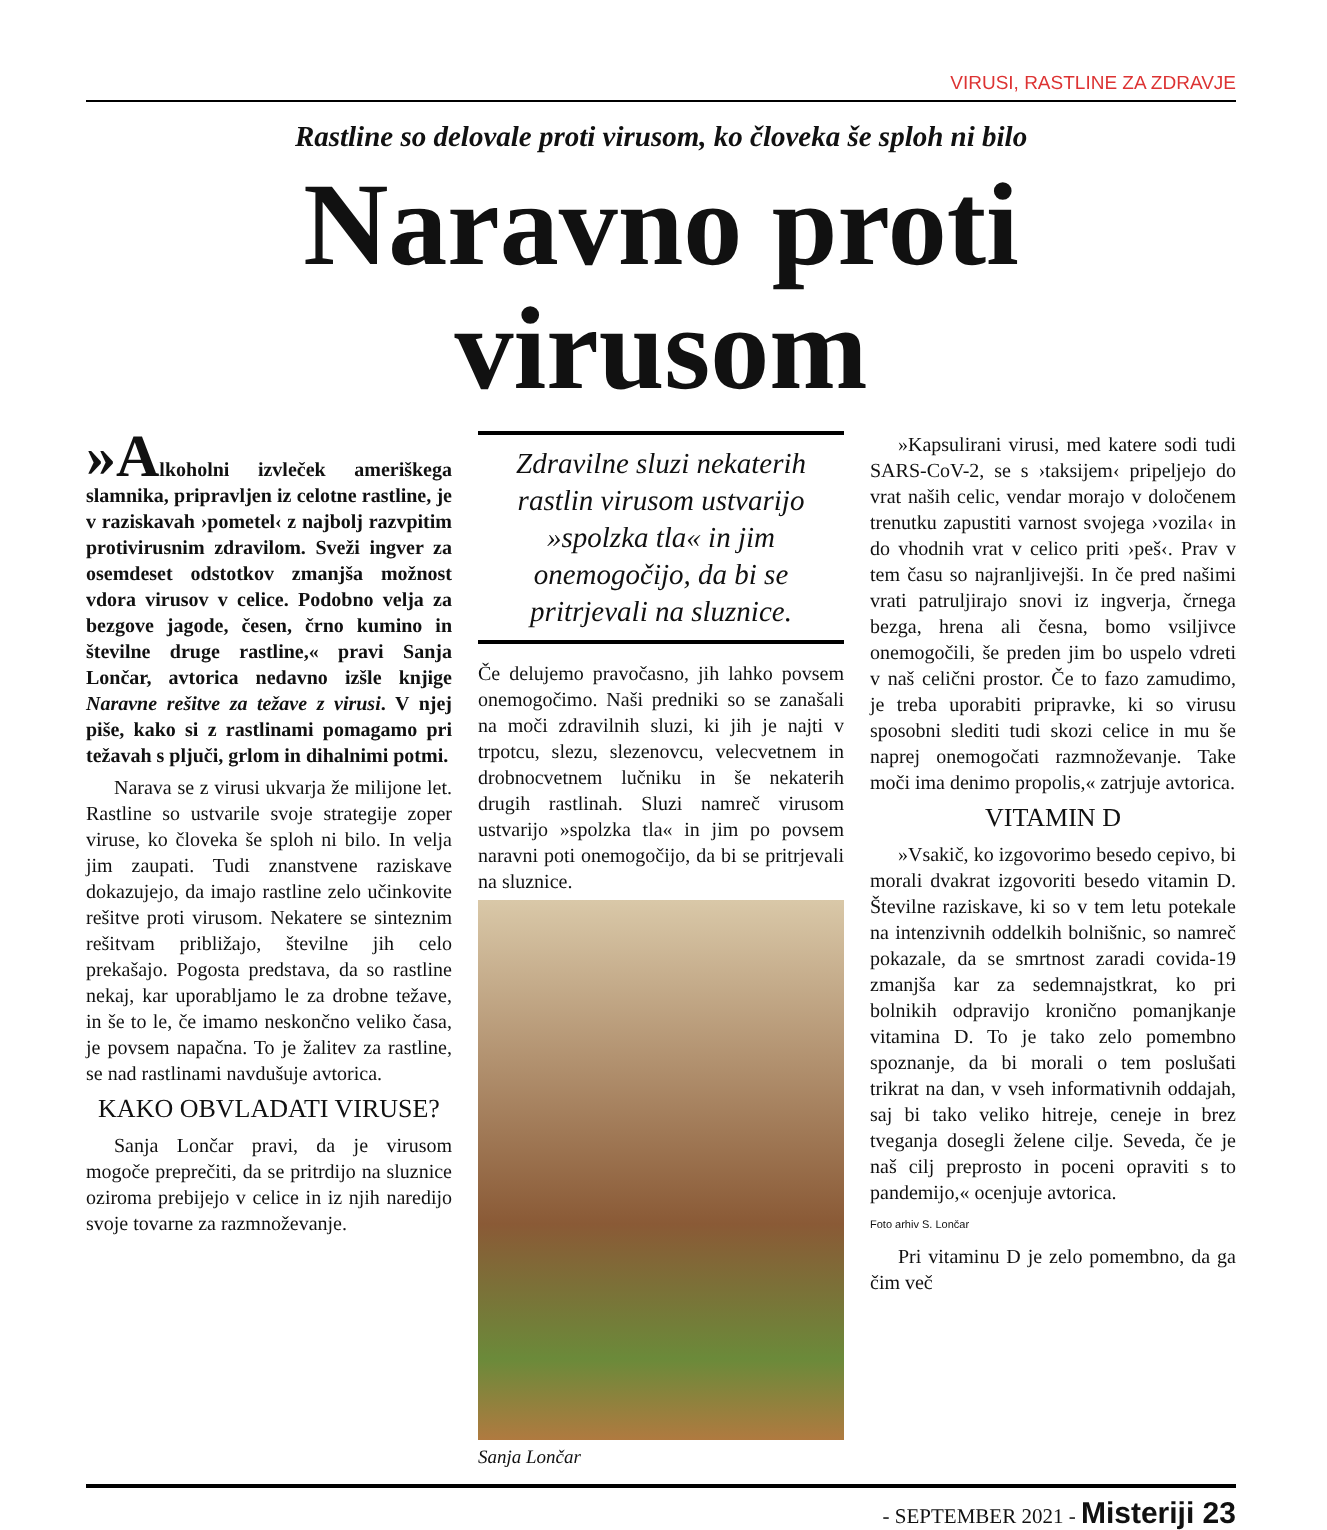VIRUSI, RASTLINE ZA ZDRAVJE
Rastline so delovale proti virusom, ko človeka še sploh ni bilo
Naravno proti virusom
»Alkoholni izvleček ameriškega slamnika, pripravljen iz celotne rastline, je v raziskavah ›pometel‹ z najbolj razvpitim protivirusnim zdravilom. Sveži ingver za osemdeset odstotkov zmanjša možnost vdora virusov v celice. Podobno velja za bezgove jagode, česen, črno kumino in številne druge rastline,« pravi Sanja Lončar, avtorica nedavno izšle knjige Naravne rešitve za težave z virusi. V njej piše, kako si z rastlinami pomagamo pri težavah s pljuči, grlom in dihalnimi potmi.
Narava se z virusi ukvarja že milijone let. Rastline so ustvarile svoje strategije zoper viruse, ko človeka še sploh ni bilo. In velja jim zaupati. Tudi znanstvene raziskave dokazujejo, da imajo rastline zelo učinkovite rešitve proti virusom. Nekatere se sinteznim rešitvam približajo, številne jih celo prekašajo. Pogosta predstava, da so rastline nekaj, kar uporabljamo le za drobne težave, in še to le, če imamo neskončno veliko časa, je povsem napačna. To je žalitev za rastline, se nad rastlinami navdušuje avtorica.
KAKO OBVLADATI VIRUSE?
Sanja Lončar pravi, da je virusom mogoče preprečiti, da se pritrdijo na sluznice oziroma prebijejo v celice in iz njih naredijo svoje tovarne za razmnoževanje.
Zdravilne sluzi nekaterih rastlin virusom ustvarijo »spolzka tla« in jim onemogočijo, da bi se pritrjevali na sluznice.
Če delujemo pravočasno, jih lahko povsem onemogočimo. Naši predniki so se zanašali na moči zdravilnih sluzi, ki jih je najti v trpotcu, slezu, slezenovcu, velecvetnem in drobnocvetnem lučniku in še nekaterih drugih rastlinah. Sluzi namreč virusom ustvarijo »spolzka tla« in jim po povsem naravni poti onemogočijo, da bi se pritrjevali na sluznice.
Sanja Lončar
»Kapsulirani virusi, med katere sodi tudi SARS-CoV-2, se s ›taksijem‹ pripeljejo do vrat naših celic, vendar morajo v določenem trenutku zapustiti varnost svojega ›vozila‹ in do vhodnih vrat v celico priti ›peš‹. Prav v tem času so najranljivejši. In če pred našimi vrati patruljirajo snovi iz ingverja, črnega bezga, hrena ali česna, bomo vsiljivce onemogočili, še preden jim bo uspelo vdreti v naš celični prostor. Če to fazo zamudimo, je treba uporabiti pripravke, ki so virusu sposobni slediti tudi skozi celice in mu še naprej onemogočati razmnoževanje. Take moči ima denimo propolis,« zatrjuje avtorica.
VITAMIN D
»Vsakič, ko izgovorimo besedo cepivo, bi morali dvakrat izgovoriti besedo vitamin D. Številne raziskave, ki so v tem letu potekale na intenzivnih oddelkih bolnišnic, so namreč pokazale, da se smrtnost zaradi covida-19 zmanjša kar za sedemnajstkrat, ko pri bolnikih odpravijo kronično pomanjkanje vitamina D. To je tako zelo pomembno spoznanje, da bi morali o tem poslušati trikrat na dan, v vseh informativnih oddajah, saj bi tako veliko hitreje, ceneje in brez tveganja dosegli želene cilje. Seveda, če je naš cilj preprosto in poceni opraviti s to pandemijo,« ocenjuje avtorica.
Foto arhiv S. Lončar
Pri vitaminu D je zelo pomembno, da ga čim več
- SEPTEMBER 2021 - Misteriji 23